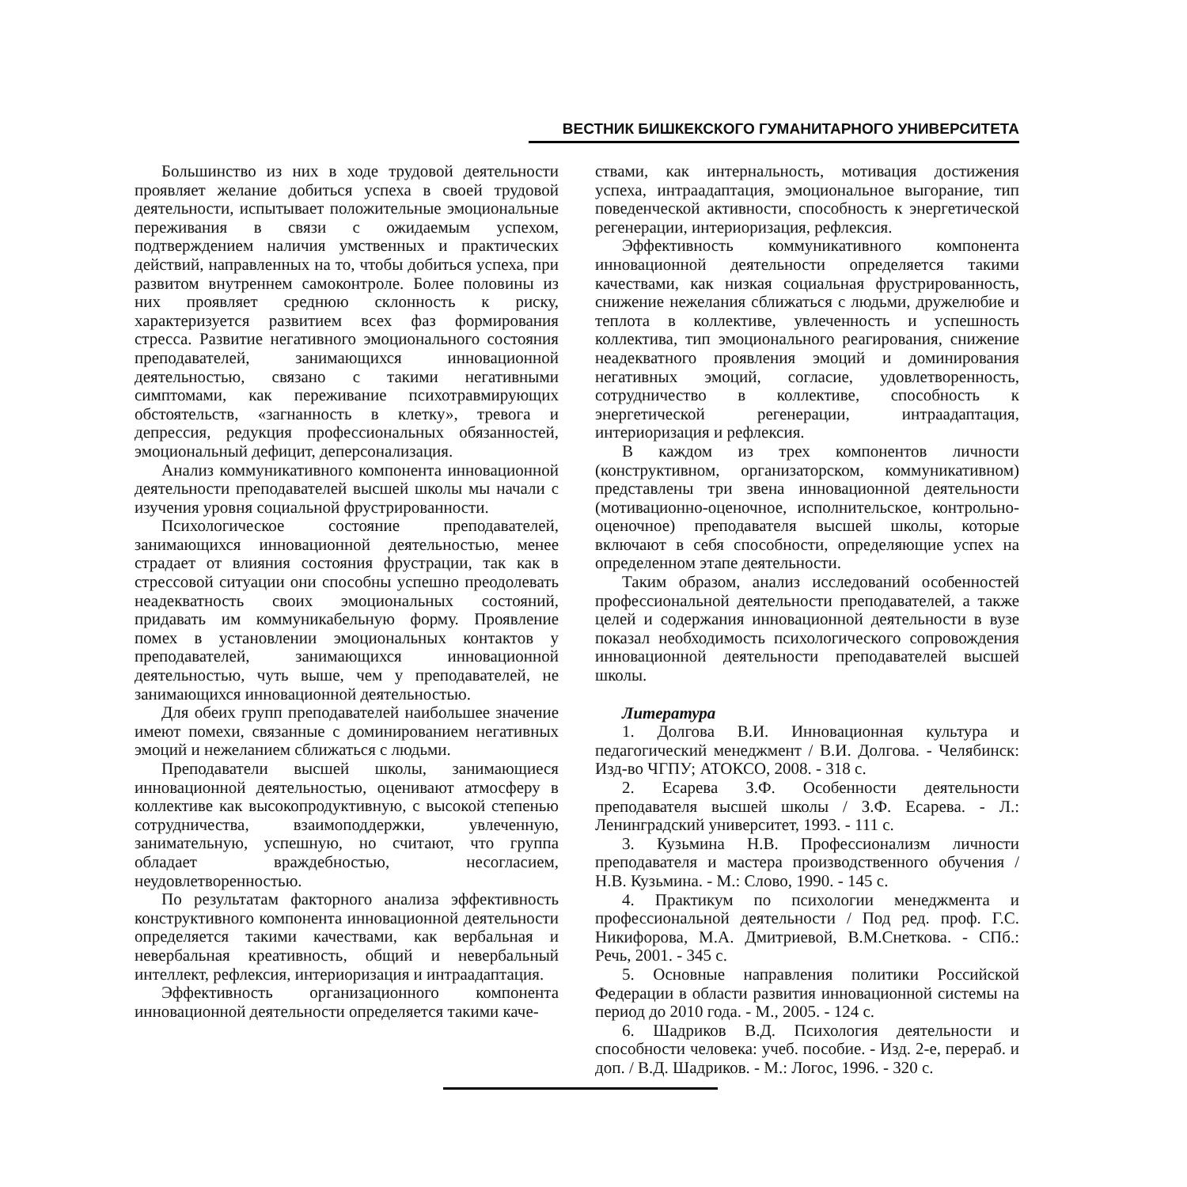ВЕСТНИК БИШКЕКСКОГО ГУМАНИТАРНОГО УНИВЕРСИТЕТА
Большинство из них в ходе трудовой деятельности проявляет желание добиться успеха в своей трудовой деятельности, испытывает положительные эмоциональные переживания в связи с ожидаемым успехом, подтверждением наличия умственных и практических действий, направленных на то, чтобы добиться успеха, при развитом внутреннем самоконтроле. Более половины из них проявляет среднюю склонность к риску, характеризуется развитием всех фаз формирования стресса. Развитие негативного эмоционального состояния преподавателей, занимающихся инновационной деятельностью, связано с такими негативными симптомами, как переживание психотравмирующих обстоятельств, «загнанность в клетку», тревога и депрессия, редукция профессиональных обязанностей, эмоциональный дефицит, деперсонализация.
Анализ коммуникативного компонента инновационной деятельности преподавателей высшей школы мы начали с изучения уровня социальной фрустрированности.
Психологическое состояние преподавателей, занимающихся инновационной деятельностью, менее страдает от влияния состояния фрустрации, так как в стрессовой ситуации они способны успешно преодолевать неадекватность своих эмоциональных состояний, придавать им коммуникабельную форму. Проявление помех в установлении эмоциональных контактов у преподавателей, занимающихся инновационной деятельностью, чуть выше, чем у преподавателей, не занимающихся инновационной деятельностью.
Для обеих групп преподавателей наибольшее значение имеют помехи, связанные с доминированием негативных эмоций и нежеланием сближаться с людьми.
Преподаватели высшей школы, занимающиеся инновационной деятельностью, оценивают атмосферу в коллективе как высокопродуктивную, с высокой степенью сотрудничества, взаимоподдержки, увлеченную, занимательную, успешную, но считают, что группа обладает враждебностью, несогласием, неудовлетворенностью.
По результатам факторного анализа эффективность конструктивного компонента инновационной деятельности определяется такими качествами, как вербальная и невербальная креативность, общий и невербальный интеллект, рефлексия, интериоризация и интраадаптация.
Эффективность организационного компонента инновационной деятельности определяется такими каче-
ствами, как интернальность, мотивация достижения успеха, интраадаптация, эмоциональное выгорание, тип поведенческой активности, способность к энергетической регенерации, интериоризация, рефлексия.
Эффективность коммуникативного компонента инновационной деятельности определяется такими качествами, как низкая социальная фрустрированность, снижение нежелания сближаться с людьми, дружелюбие и теплота в коллективе, увлеченность и успешность коллектива, тип эмоционального реагирования, снижение неадекватного проявления эмоций и доминирования негативных эмоций, согласие, удовлетворенность, сотрудничество в коллективе, способность к энергетической регенерации, интраадаптация, интериоризация и рефлексия.
В каждом из трех компонентов личности (конструктивном, организаторском, коммуникативном) представлены три звена инновационной деятельности (мотивационно-оценочное, исполнительское, контрольно-оценочное) преподавателя высшей школы, которые включают в себя способности, определяющие успех на определенном этапе деятельности.
Таким образом, анализ исследований особенностей профессиональной деятельности преподавателей, а также целей и содержания инновационной деятельности в вузе показал необходимость психологического сопровождения инновационной деятельности преподавателей высшей школы.
Литература
1. Долгова В.И. Инновационная культура и педагогический менеджмент / В.И. Долгова. - Челябинск: Изд-во ЧГПУ; АТОКСО, 2008. - 318 с.
2. Есарева З.Ф. Особенности деятельности преподавателя высшей школы / З.Ф. Есарева. - Л.: Ленинградский университет, 1993. - 111 с.
3. Кузьмина Н.В. Профессионализм личности преподавателя и мастера производственного обучения / Н.В. Кузьмина. - М.: Слово, 1990. - 145 с.
4. Практикум по психологии менеджмента и профессиональной деятельности / Под ред. проф. Г.С. Никифорова, М.А. Дмитриевой, В.М.Снеткова. - СПб.: Речь, 2001. - 345 с.
5. Основные направления политики Российской Федерации в области развития инновационной системы на период до 2010 года. - М., 2005. - 124 с.
6. Шадриков В.Д. Психология деятельности и способности человека: учеб. пособие. - Изд. 2-е, перераб. и доп. / В.Д. Шадриков. - М.: Логос, 1996. - 320 с.